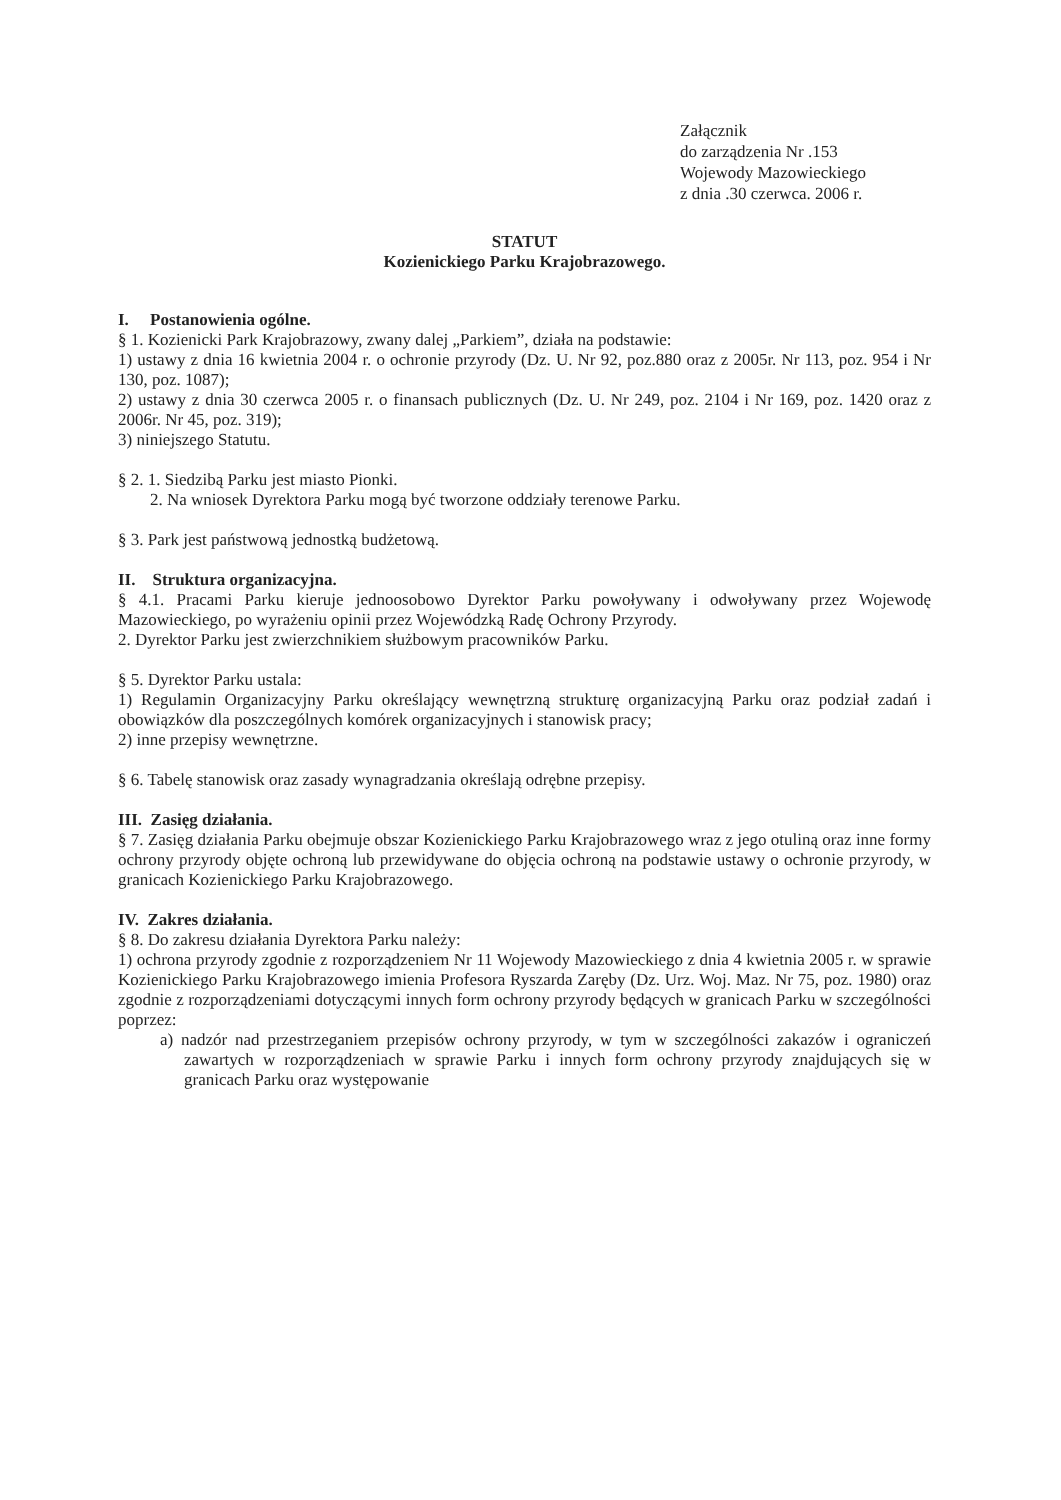Załącznik
do zarządzenia Nr .153
Wojewody Mazowieckiego
z dnia .30 czerwca. 2006 r.
STATUT
Kozienickiego Parku Krajobrazowego.
I. Postanowienia ogólne.
§ 1. Kozienicki Park Krajobrazowy, zwany dalej „Parkiem”, działa na podstawie:
1) ustawy z dnia 16 kwietnia 2004 r. o ochronie przyrody (Dz. U. Nr 92, poz.880 oraz z 2005r. Nr 113, poz. 954 i Nr 130, poz. 1087);
2) ustawy z dnia 30 czerwca 2005 r. o finansach publicznych (Dz. U. Nr 249, poz. 2104 i Nr 169, poz. 1420 oraz z 2006r. Nr 45, poz. 319);
3) niniejszego Statutu.
§ 2. 1. Siedzibą Parku jest miasto Pionki.
2. Na wniosek Dyrektora Parku mogą być tworzone oddziały terenowe Parku.
§ 3. Park jest państwową jednostką budżetową.
II. Struktura organizacyjna.
§ 4.1. Pracami Parku kieruje jednoosobowo Dyrektor Parku powoływany i odwoływany przez Wojewodę Mazowieckiego, po wyrażeniu opinii przez Wojewódzką Radę Ochrony Przyrody.
2. Dyrektor Parku jest zwierzchnikiem służbowym pracowników Parku.
§ 5. Dyrektor Parku ustala:
1) Regulamin Organizacyjny Parku określający wewnętrzną strukturę organizacyjną Parku oraz podział zadań i obowiązków dla poszczególnych komórek organizacyjnych i stanowisk pracy;
2) inne przepisy wewnętrzne.
§ 6. Tabelę stanowisk oraz zasady wynagradzania określają odrębne przepisy.
III. Zasięg działania.
§ 7. Zasięg działania Parku obejmuje obszar Kozienickiego Parku Krajobrazowego wraz z jego otuliną oraz inne formy ochrony przyrody objęte ochroną lub przewidywane do objęcia ochroną na podstawie ustawy o ochronie przyrody, w granicach Kozienickiego Parku Krajobrazowego.
IV. Zakres działania.
§ 8. Do zakresu działania Dyrektora Parku należy:
1) ochrona przyrody zgodnie z rozporządzeniem Nr 11 Wojewody Mazowieckiego z dnia 4 kwietnia 2005 r. w sprawie Kozienickiego Parku Krajobrazowego imienia Profesora Ryszarda Zaręby (Dz. Urz. Woj. Maz. Nr 75, poz. 1980) oraz zgodnie z rozporządzeniami dotyczącymi innych form ochrony przyrody będących w granicach Parku w szczególności poprzez:
a) nadzór nad przestrzeganiem przepisów ochrony przyrody, w tym w szczególności zakazów i ograniczeń zawartych w rozporządzeniach w sprawie Parku i innych form ochrony przyrody znajdujących się w granicach Parku oraz występowanie